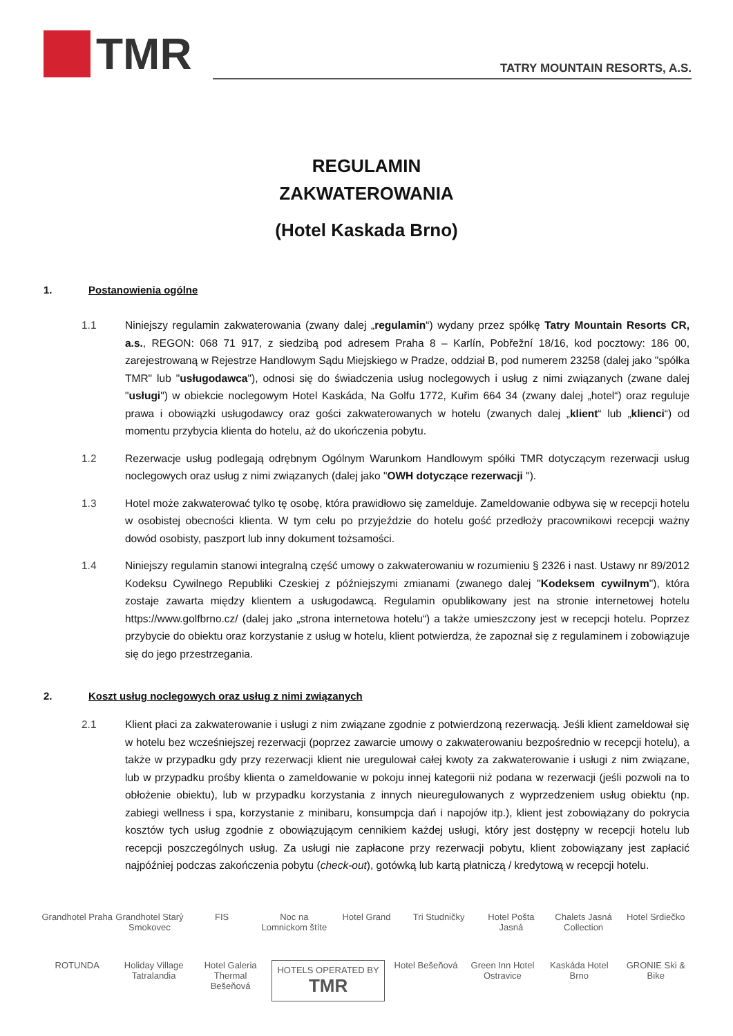TMR
TATRY MOUNTAIN RESORTS, A.S.
REGULAMIN
ZAKWATEROWANIA
(Hotel Kaskada Brno)
1. Postanowienia ogólne
1.1 Niniejszy regulamin zakwaterowania (zwany dalej „regulamin“) wydany przez spółkę Tatry Mountain Resorts CR, a.s., REGON: 068 71 917, z siedzibą pod adresem Praha 8 – Karlín, Pobřežní 18/16, kod pocztowy: 186 00, zarejestrowaną w Rejestrze Handlowym Sądu Miejskiego w Pradze, oddział B, pod numerem 23258 (dalej jako "spółka TMR" lub "usługodawca"), odnosi się do świadczenia usług noclegowych i usług z nimi związanych (zwane dalej "usługi") w obiekcie noclegowym Hotel Kaskáda, Na Golfu 1772, Kuřim 664 34 (zwany dalej „hotel“) oraz reguluje prawa i obowiązki usługodawcy oraz gości zakwaterowanych w hotelu (zwanych dalej „klient“ lub „klienci“) od momentu przybycia klienta do hotelu, aż do ukończenia pobytu.
1.2 Rezerwacje usług podlegają odrębnym Ogólnym Warunkom Handlowym spółki TMR dotyczącym rezerwacji usług noclegowych oraz usług z nimi związanych (dalej jako "OWH dotyczące rezerwacji ").
1.3 Hotel może zakwaterować tylko tę osobę, która prawidłowo się zamelduje. Zameldowanie odbywa się w recepcji hotelu w osobistej obecności klienta. W tym celu po przyjeździe do hotelu gość przedłoży pracownikowi recepcji ważny dowód osobisty, paszport lub inny dokument tożsamości.
1.4 Niniejszy regulamin stanowi integralną część umowy o zakwaterowaniu w rozumieniu § 2326 i nast. Ustawy nr 89/2012 Kodeksu Cywilnego Republiki Czeskiej z późniejszymi zmianami (zwanego dalej "Kodeksem cywilnym"), która zostaje zawarta między klientem a usługodawcą. Regulamin opublikowany jest na stronie internetowej hotelu https://www.golfbrno.cz/ (dalej jako „strona internetowa hotelu“) a także umieszczony jest w recepcji hotelu. Poprzez przybycie do obiektu oraz korzystanie z usług w hotelu, klient potwierdza, że zapoznał się z regulaminem i zobowiązuje się do jego przestrzegania.
2. Koszt usług noclegowych oraz usług z nimi związanych
2.1 Klient płaci za zakwaterowanie i usługi z nim związane zgodnie z potwierdzoną rezerwacją. Jeśli klient zameldował się w hotelu bez wcześniejszej rezerwacji (poprzez zawarcie umowy o zakwaterowaniu bezpośrednio w recepcji hotelu), a także w przypadku gdy przy rezerwacji klient nie uregulował całej kwoty za zakwaterowanie i usługi z nim związane, lub w przypadku prośby klienta o zameldowanie w pokoju innej kategorii niż podana w rezerwacji (jeśli pozwoli na to obłożenie obiektu), lub w przypadku korzystania z innych nieuregulowanych z wyprzedzeniem usług obiektu (np. zabiegi wellness i spa, korzystanie z minibaru, konsumpcja dań i napojów itp.), klient jest zobowiązany do pokrycia kosztów tych usług zgodnie z obowiązującym cennikiem każdej usługi, który jest dostępny w recepcji hotelu lub recepcji poszczególnych usług. Za usługi nie zapłacone przy rezerwacji pobytu, klient zobowiązany jest zapłacić najpóźniej podczas zakończenia pobytu (check-out), gotówką lub kartą płatniczą / kredytową w recepcji hotelu.
Grandhotel Praha Grandhotel Starý Smokovec FIS Noc na Lomnickom štíte Hotel Grand Tri Studničky Hotel Pošta Jasná Chalets Jasná Collection Hotel Srdiečko ROTUNDA Holiday Village Tatralandia Hotel Galeria Thermal Bešeňová HOTELS OPERATED BY
TMR Hotel Bešeňová Green Inn Hotel Ostravice Kaskáda Hotel Brno GRONIE Ski & Bike